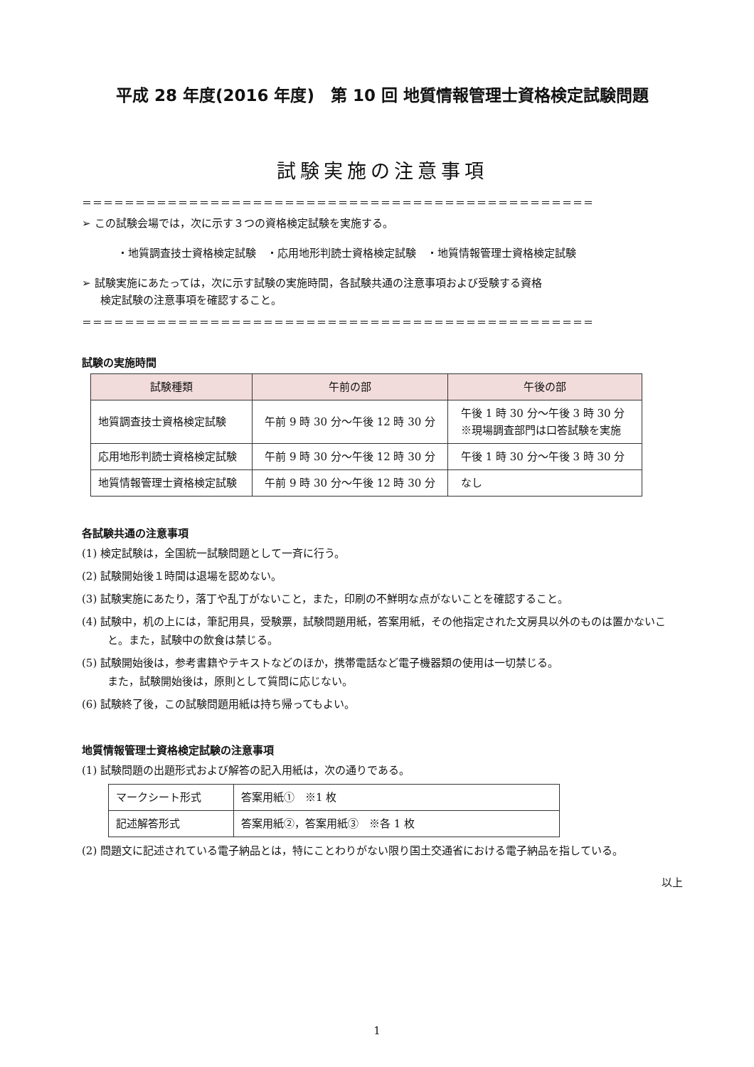平成 28 年度(2016 年度)　第 10 回 地質情報管理士資格検定試験問題
試験実施の注意事項
＝＝＝＝＝＝＝＝＝＝＝＝＝＝＝＝＝＝＝＝＝＝＝＝＝＝＝＝＝＝＝＝＝＝＝＝＝＝＝＝＝＝＝＝＝＝＝＝
➢ この試験会場では，次に示す３つの資格検定試験を実施する。
・地質調査技士資格検定試験　・応用地形判読士資格検定試験　・地質情報管理士資格検定試験
➢ 試験実施にあたっては，次に示す試験の実施時間，各試験共通の注意事項および受験する資格
検定試験の注意事項を確認すること。
＝＝＝＝＝＝＝＝＝＝＝＝＝＝＝＝＝＝＝＝＝＝＝＝＝＝＝＝＝＝＝＝＝＝＝＝＝＝＝＝＝＝＝＝＝＝＝＝
試験の実施時間
| 試験種類 | 午前の部 | 午後の部 |
| --- | --- | --- |
| 地質調査技士資格検定試験 | 午前 9 時 30 分～午後 12 時 30 分 | 午後 1 時 30 分～午後 3 時 30 分 ※現場調査部門は口答試験を実施 |
| 応用地形判読士資格検定試験 | 午前 9 時 30 分～午後 12 時 30 分 | 午後 1 時 30 分～午後 3 時 30 分 |
| 地質情報管理士資格検定試験 | 午前 9 時 30 分～午後 12 時 30 分 | なし |
各試験共通の注意事項
(1) 検定試験は，全国統一試験問題として一斉に行う。
(2) 試験開始後１時間は退場を認めない。
(3) 試験実施にあたり，落丁や乱丁がないこと，また，印刷の不鮮明な点がないことを確認すること。
(4) 試験中，机の上には，筆記用具，受験票，試験問題用紙，答案用紙，その他指定された文房具以外のものは置かないこと。また，試験中の飲食は禁じる。
(5) 試験開始後は，参考書籍やテキストなどのほか，携帯電話など電子機器類の使用は一切禁じる。
また，試験開始後は，原則として質問に応じない。
(6) 試験終了後，この試験問題用紙は持ち帰ってもよい。
地質情報管理士資格検定試験の注意事項
(1) 試験問題の出題形式および解答の記入用紙は，次の通りである。
| マークシート形式 | 答案用紙① ※1 枚 |
| 記述解答形式 | 答案用紙②，答案用紙③ ※各 1 枚 |
(2) 問題文に記述されている電子納品とは，特にことわりがない限り国土交通省における電子納品を指している。
以上
1